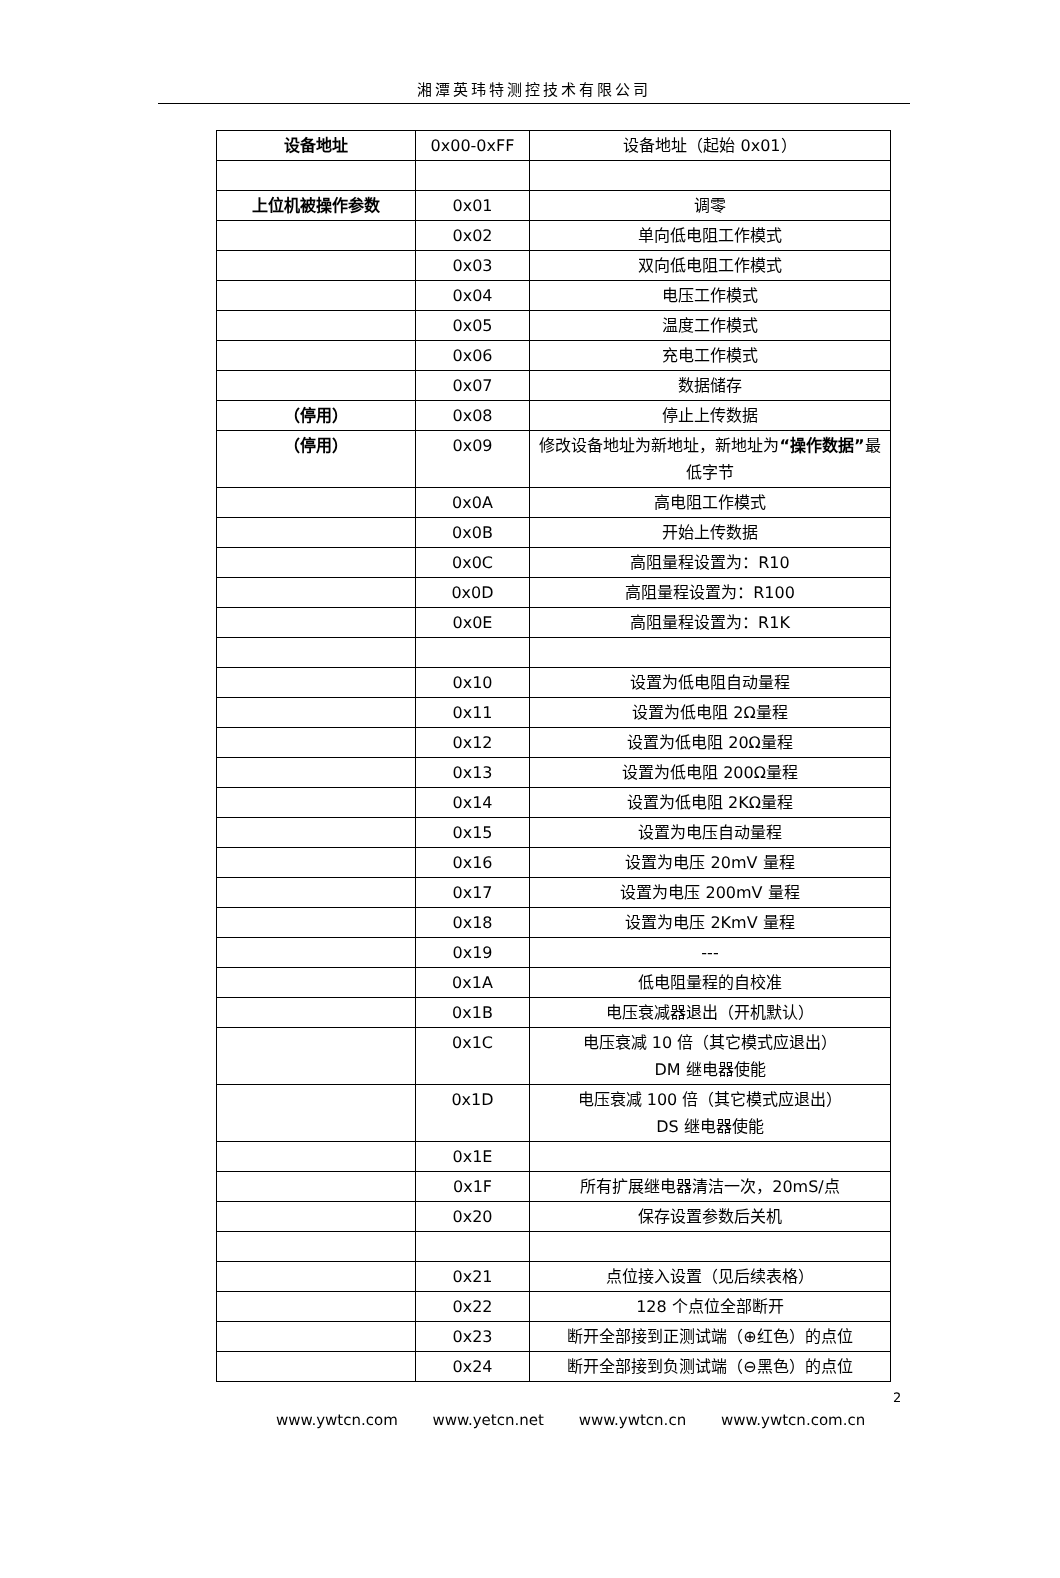湘潭英玮特测控技术有限公司
| 设备地址 | 0x00-0xFF | 设备地址（起始 0x01） |
| 上位机被操作参数 | 0x01 | 调零 |
| | 0x02 | 单向低电阻工作模式 |
| | 0x03 | 双向低电阻工作模式 |
| | 0x04 | 电压工作模式 |
| | 0x05 | 温度工作模式 |
| | 0x06 | 充电工作模式 |
| | 0x07 | 数据储存 |
| （停用） | 0x08 | 停止上传数据 |
| （停用） | 0x09 | 修改设备地址为新地址，新地址为 “操作数据” 最低字节 |
| | 0x0A | 高电阻工作模式 |
| | 0x0B | 开始上传数据 |
| | 0x0C | 高阻量程设置为：R10 |
| | 0x0D | 高阻量程设置为：R100 |
| | 0x0E | 高阻量程设置为：R1K |
| | 0x10 | 设置为低电阻自动量程 |
| | 0x11 | 设置为低电阻 2Ω量程 |
| | 0x12 | 设置为低电阻 20Ω量程 |
| | 0x13 | 设置为低电阻 200Ω量程 |
| | 0x14 | 设置为低电阻 2KΩ量程 |
| | 0x15 | 设置为电压自动量程 |
| | 0x16 | 设置为电压 20mV 量程 |
| | 0x17 | 设置为电压 200mV 量程 |
| | 0x18 | 设置为电压 2KmV 量程 |
| | 0x19 | --- |
| | 0x1A | 低电阻量程的自校准 |
| | 0x1B | 电压衰减器退出（开机默认） |
| | 0x1C | 电压衰减 10 倍（其它模式应退出） DM 继电器使能 |
| | 0x1D | 电压衰减 100 倍（其它模式应退出） DS 继电器使能 |
| | 0x1E | |
| | 0x1F | 所有扩展继电器清洁一次，20mS/点 |
| | 0x20 | 保存设置参数后关机 |
| | 0x21 | 点位接入设置（见后续表格） |
| | 0x22 | 128 个点位全部断开 |
| | 0x23 | 断开全部接到正测试端（⊕红色）的点位 |
| | 0x24 | 断开全部接到负测试端（⊖黑色）的点位 |
2
www.ywtcn.com www.yetcn.net www.ywtcn.cn www.ywtcn.com.cn